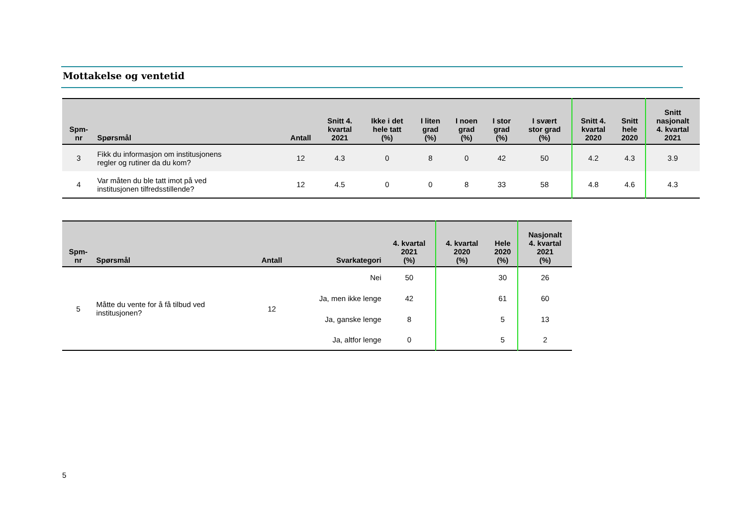Mottakelse og ventetid
| Spm- nr | Spørsmål | Antall | Snitt 4. kvartal 2021 | Ikke i det hele tatt (%) | I liten grad (%) | I noen grad (%) | I stor grad (%) | I svært stor grad (%) | Snitt 4. kvartal 2020 | Snitt hele 2020 | Snitt nasjonalt 4. kvartal 2021 |
| --- | --- | --- | --- | --- | --- | --- | --- | --- | --- | --- | --- |
| 3 | Fikk du informasjon om institusjonens regler og rutiner da du kom? | 12 | 4.3 | 0 | 8 | 0 | 42 | 50 | 4.2 | 4.3 | 3.9 |
| 4 | Var måten du ble tatt imot på ved institusjonen tilfredsstillende? | 12 | 4.5 | 0 | 0 | 8 | 33 | 58 | 4.8 | 4.6 | 4.3 |
| Spm- nr | Spørsmål | Antall | Svarkategori | 4. kvartal 2021 (%) | 4. kvartal 2020 (%) | Hele 2020 (%) | Nasjonalt 4. kvartal 2021 (%) |
| --- | --- | --- | --- | --- | --- | --- | --- |
| 5 | Måtte du vente for å få tilbud ved institusjonen? | 12 | Nei | 50 | | 30 | 26 |
| | | | Ja, men ikke lenge | 42 | | 61 | 60 |
| | | | Ja, ganske lenge | 8 | | 5 | 13 |
| | | | Ja, altfor lenge | 0 | | 5 | 2 |
5